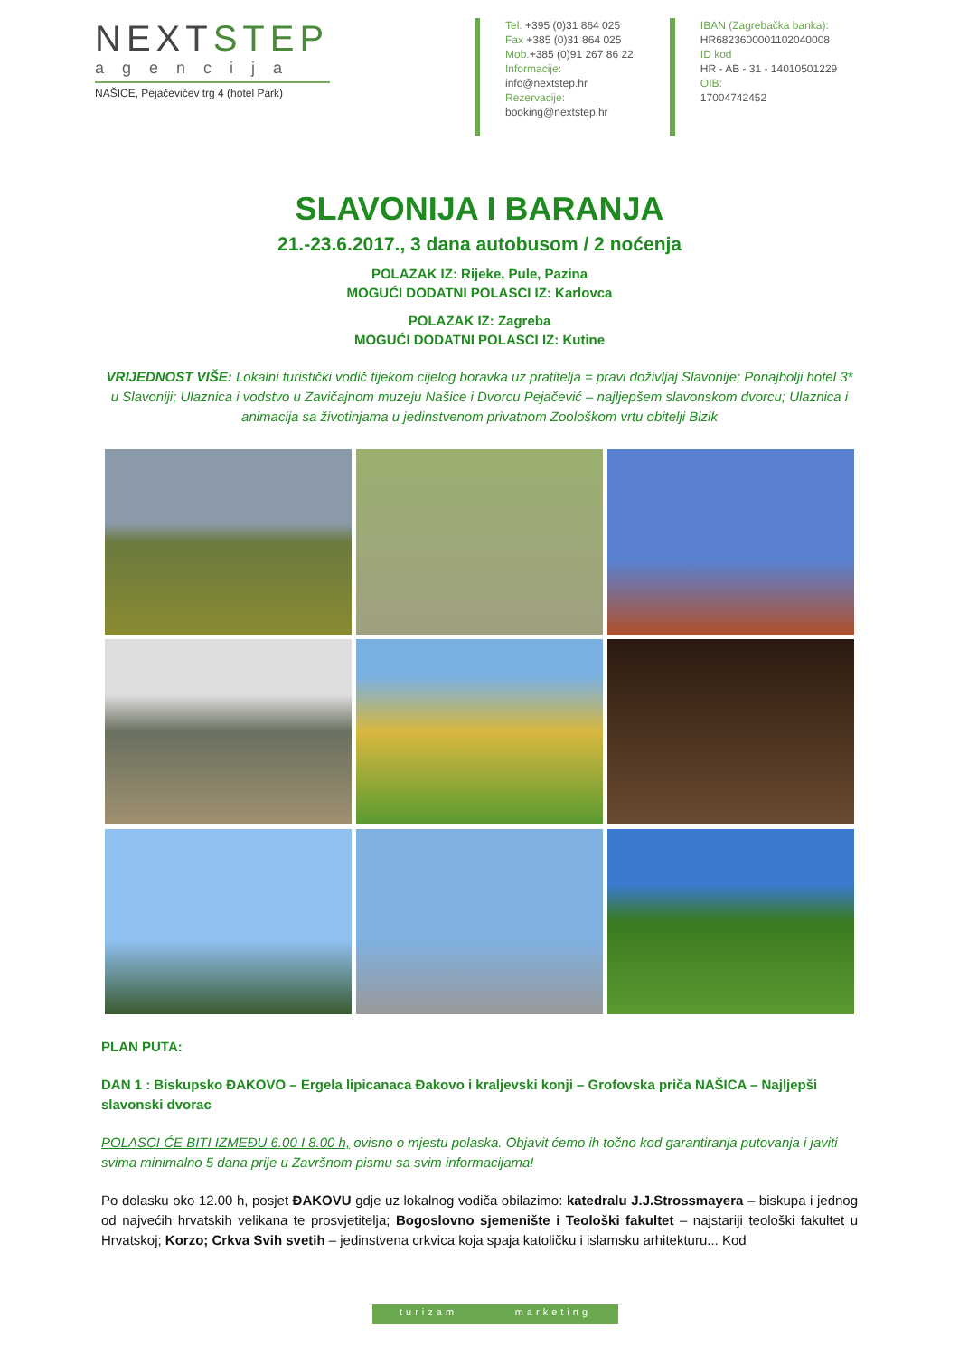NEXTSTEP
agencija
NAŠICE, Pejačevićev trg 4 (hotel Park)
Tel. +395 (0)31 864 025
Fax +385 (0)31 864 025
Mob.+385 (0)91 267 86 22
Informacije:
info@nextstep.hr
Rezervacije:
booking@nextstep.hr
IBAN (Zagrebačka banka):
HR6823600001102040008
ID kod
HR - AB - 31 - 14010501229
OIB:
17004742452
SLAVONIJA I BARANJA
21.-23.6.2017., 3 dana autobusom / 2 noćenja
POLAZAK IZ: Rijeke, Pule, Pazina
MOGUĆI DODATNI POLASCI IZ: Karlovca
POLAZAK IZ: Zagreba
MOGUĆI DODATNI POLASCI IZ: Kutine
VRIJEDNOST VIŠE: Lokalni turistički vodič tijekom cijelog boravka uz pratitelja = pravi doživljaj Slavonije; Ponajbolji hotel 3* u Slavoniji; Ulaznica i vodstvo u Zavičajnom muzeju Našice i Dvorcu Pejačević – najljepšem slavonskom dvorcu; Ulaznica i animacija sa životinjama u jedinstvenom privatnom Zoološkom vrtu obitelji Bizik
PLAN PUTA:
DAN 1 : Biskupsko ĐAKOVO – Ergela lipicanaca Đakovo i kraljevski konji – Grofovska priča NAŠICA – Najljepši slavonski dvorac
POLASCI ĆE BITI IZMEĐU 6.00 I 8.00 h, ovisno o mjestu polaska. Objavit ćemo ih točno kod garantiranja putovanja i javiti svima minimalno 5 dana prije u Završnom pismu sa svim informacijama!
Po dolasku oko 12.00 h, posjet ĐAKOVU gdje uz lokalnog vodiča obilazimo: katedralu J.J.Strossmayera – biskupa i jednog od najvećih hrvatskih velikana te prosvjetitelja; Bogoslovno sjemenište i Teološki fakultet – najstariji teološki fakultet u Hrvatskoj; Korzo; Crkva Svih svetih – jedinstvena crkvica koja spaja katoličku i islamsku arhitekturu... Kod
turizam marketing